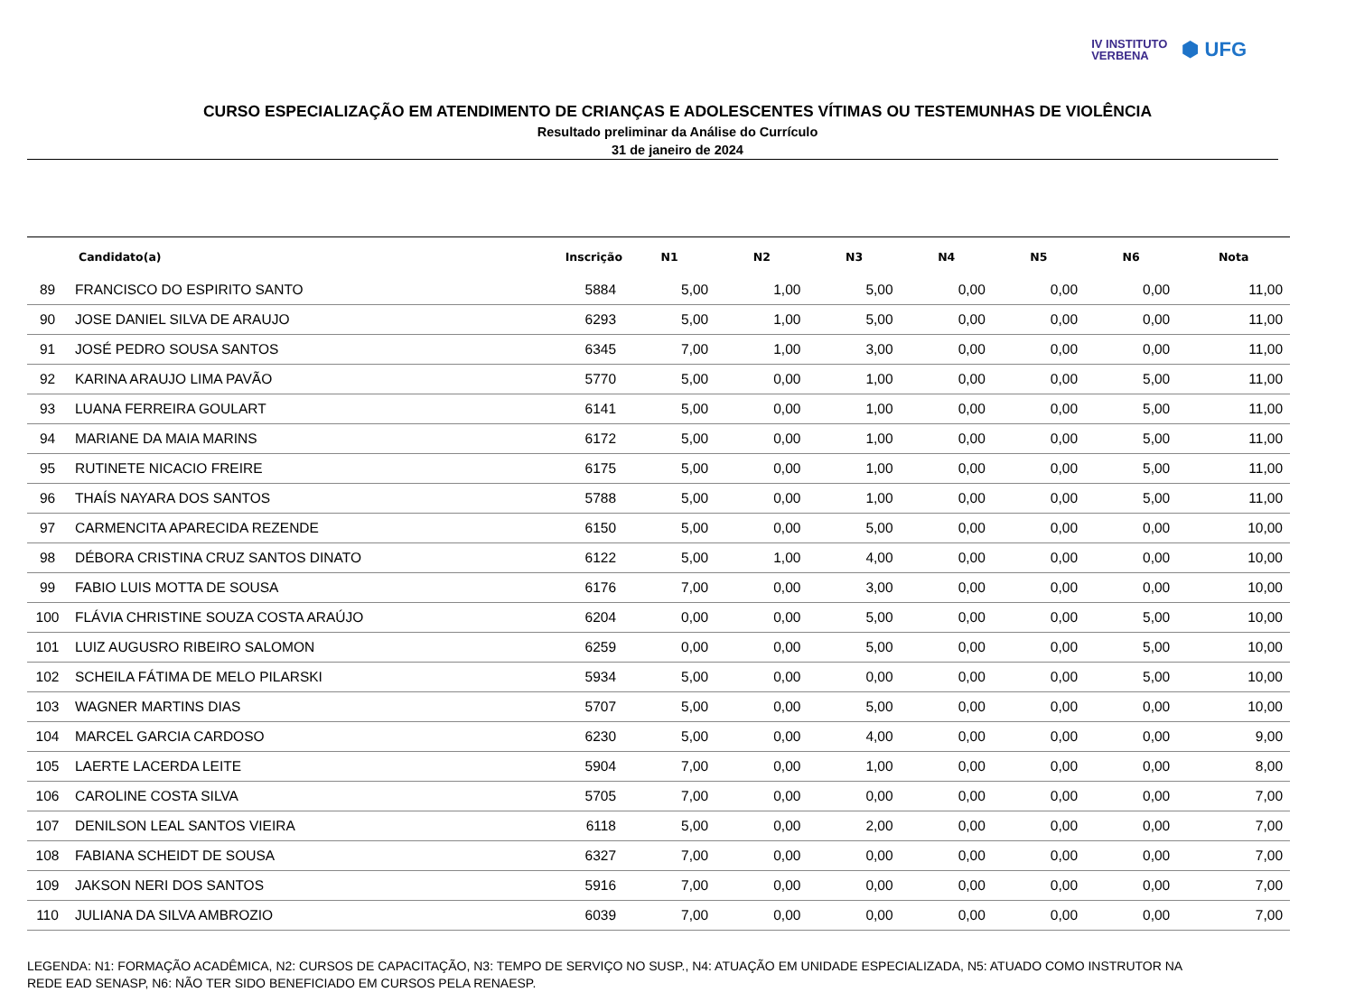IV INSTITUTO
VERBENA
⬢ UFG
CURSO ESPECIALIZAÇÃO EM ATENDIMENTO DE CRIANÇAS E ADOLESCENTES VÍTIMAS OU TESTEMUNHAS DE VIOLÊNCIA
Resultado preliminar da Análise do Currículo
31 de janeiro de 2024
| | Candidato(a) | Inscrição | N1 | N2 | N3 | N4 | N5 | N6 | Nota |
| --- | --- | --- | --- | --- | --- | --- | --- | --- | --- |
| 89 | FRANCISCO DO ESPIRITO SANTO | 5884 | 5,00 | 1,00 | 5,00 | 0,00 | 0,00 | 0,00 | 11,00 |
| 90 | JOSE DANIEL SILVA DE ARAUJO | 6293 | 5,00 | 1,00 | 5,00 | 0,00 | 0,00 | 0,00 | 11,00 |
| 91 | JOSÉ PEDRO SOUSA SANTOS | 6345 | 7,00 | 1,00 | 3,00 | 0,00 | 0,00 | 0,00 | 11,00 |
| 92 | KARINA ARAUJO LIMA PAVÃO | 5770 | 5,00 | 0,00 | 1,00 | 0,00 | 0,00 | 5,00 | 11,00 |
| 93 | LUANA FERREIRA GOULART | 6141 | 5,00 | 0,00 | 1,00 | 0,00 | 0,00 | 5,00 | 11,00 |
| 94 | MARIANE DA MAIA MARINS | 6172 | 5,00 | 0,00 | 1,00 | 0,00 | 0,00 | 5,00 | 11,00 |
| 95 | RUTINETE NICACIO FREIRE | 6175 | 5,00 | 0,00 | 1,00 | 0,00 | 0,00 | 5,00 | 11,00 |
| 96 | THAÍS NAYARA DOS SANTOS | 5788 | 5,00 | 0,00 | 1,00 | 0,00 | 0,00 | 5,00 | 11,00 |
| 97 | CARMENCITA APARECIDA REZENDE | 6150 | 5,00 | 0,00 | 5,00 | 0,00 | 0,00 | 0,00 | 10,00 |
| 98 | DÉBORA CRISTINA CRUZ SANTOS DINATO | 6122 | 5,00 | 1,00 | 4,00 | 0,00 | 0,00 | 0,00 | 10,00 |
| 99 | FABIO LUIS MOTTA DE SOUSA | 6176 | 7,00 | 0,00 | 3,00 | 0,00 | 0,00 | 0,00 | 10,00 |
| 100 | FLÁVIA CHRISTINE SOUZA COSTA ARAÚJO | 6204 | 0,00 | 0,00 | 5,00 | 0,00 | 0,00 | 5,00 | 10,00 |
| 101 | LUIZ AUGUSRO RIBEIRO SALOMON | 6259 | 0,00 | 0,00 | 5,00 | 0,00 | 0,00 | 5,00 | 10,00 |
| 102 | SCHEILA FÁTIMA DE MELO PILARSKI | 5934 | 5,00 | 0,00 | 0,00 | 0,00 | 0,00 | 5,00 | 10,00 |
| 103 | WAGNER MARTINS DIAS | 5707 | 5,00 | 0,00 | 5,00 | 0,00 | 0,00 | 0,00 | 10,00 |
| 104 | MARCEL GARCIA CARDOSO | 6230 | 5,00 | 0,00 | 4,00 | 0,00 | 0,00 | 0,00 | 9,00 |
| 105 | LAERTE LACERDA LEITE | 5904 | 7,00 | 0,00 | 1,00 | 0,00 | 0,00 | 0,00 | 8,00 |
| 106 | CAROLINE COSTA SILVA | 5705 | 7,00 | 0,00 | 0,00 | 0,00 | 0,00 | 0,00 | 7,00 |
| 107 | DENILSON LEAL SANTOS VIEIRA | 6118 | 5,00 | 0,00 | 2,00 | 0,00 | 0,00 | 0,00 | 7,00 |
| 108 | FABIANA SCHEIDT DE SOUSA | 6327 | 7,00 | 0,00 | 0,00 | 0,00 | 0,00 | 0,00 | 7,00 |
| 109 | JAKSON NERI DOS SANTOS | 5916 | 7,00 | 0,00 | 0,00 | 0,00 | 0,00 | 0,00 | 7,00 |
| 110 | JULIANA DA SILVA AMBROZIO | 6039 | 7,00 | 0,00 | 0,00 | 0,00 | 0,00 | 0,00 | 7,00 |
LEGENDA: N1: FORMAÇÃO ACADÊMICA, N2: CURSOS DE CAPACITAÇÃO, N3: TEMPO DE SERVIÇO NO SUSP., N4: ATUAÇÃO EM UNIDADE ESPECIALIZADA, N5: ATUADO COMO INSTRUTOR NA REDE EAD SENASP, N6: NÃO TER SIDO BENEFICIADO EM CURSOS PELA RENAESP.